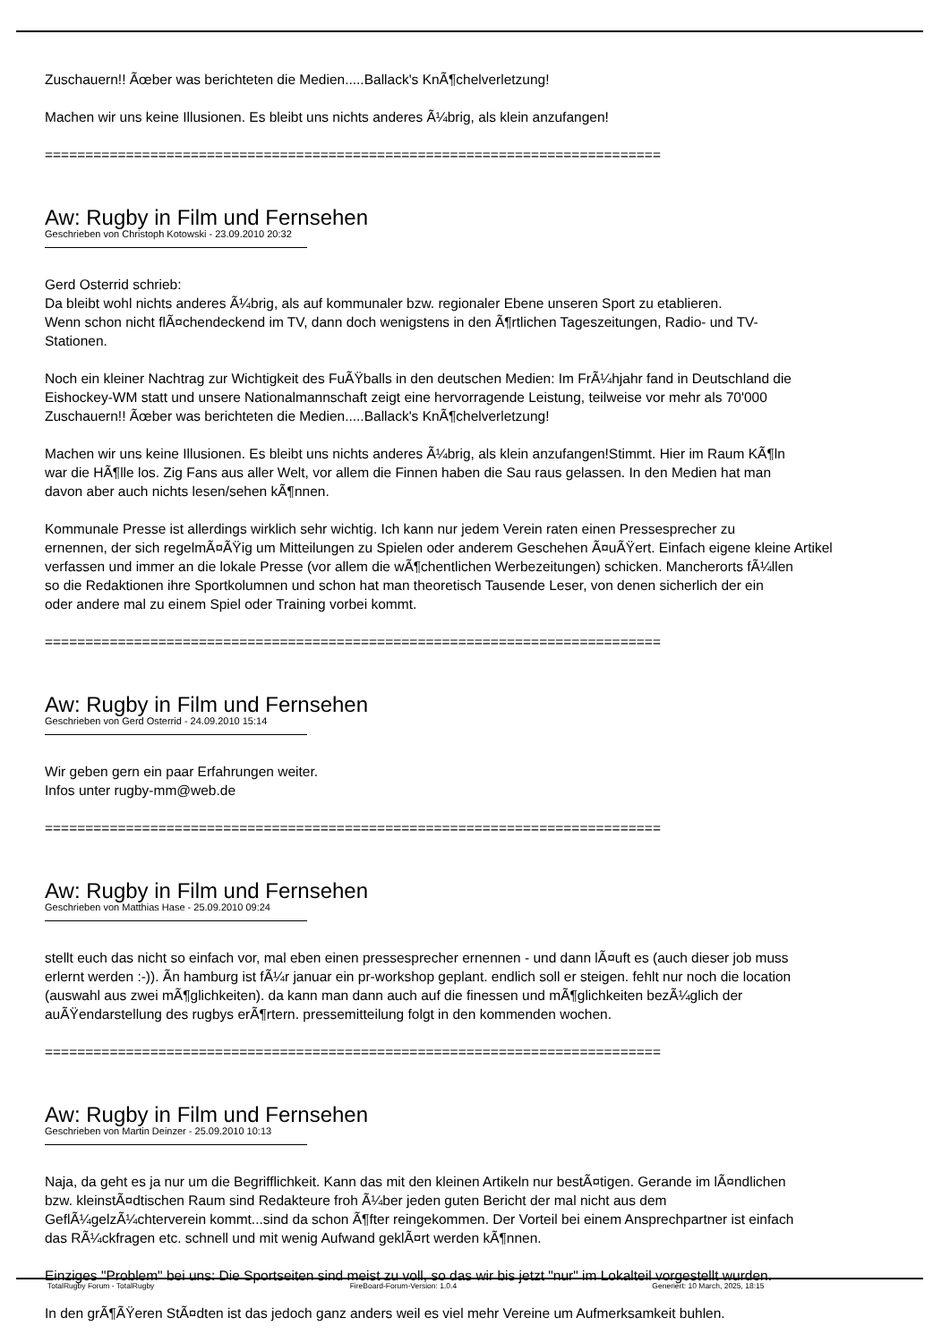Zuschauern!! Ãœber was berichteten die Medien.....Ballack's KnÃ¶chelverletzung!
Machen wir uns keine Illusionen. Es bleibt uns nichts anderes Ã¼brig, als klein anzufangen!
============================================================================
Aw: Rugby in Film und Fernsehen
Geschrieben von Christoph Kotowski - 23.09.2010 20:32
Gerd Osterrid schrieb:
Da bleibt wohl nichts anderes Ã¼brig, als auf kommunaler bzw. regionaler Ebene unseren Sport zu etablieren.
Wenn schon nicht flÃ¤chendeckend im TV, dann doch wenigstens in den Ã¶rtlichen Tageszeitungen, Radio- und TV-
Stationen.
Noch ein kleiner Nachtrag zur Wichtigkeit des FuÃŸballs in den deutschen Medien: Im FrÃ¼hjahr fand in Deutschland die
Eishockey-WM statt und unsere Nationalmannschaft zeigt eine hervorragende Leistung, teilweise vor mehr als 70'000
Zuschauern!! Ãœber was berichteten die Medien.....Ballack's KnÃ¶chelverletzung!
Machen wir uns keine Illusionen. Es bleibt uns nichts anderes Ã¼brig, als klein anzufangen!Stimmt. Hier im Raum KÃ¶ln
war die HÃ¶lle los. Zig Fans aus aller Welt, vor allem die Finnen haben die Sau raus gelassen. In den Medien hat man
davon aber auch nichts lesen/sehen kÃ¶nnen.
Kommunale Presse ist allerdings wirklich sehr wichtig. Ich kann nur jedem Verein raten einen Pressesprecher zu
ernennen, der sich regelmÃ¤ÃŸig um Mitteilungen zu Spielen oder anderem Geschehen Ã¤uÃŸert. Einfach eigene kleine Artikel
verfassen und immer an die lokale Presse (vor allem die wÃ¶chentlichen Werbezeitungen) schicken. Mancherorts fÃ¼llen
so die Redaktionen ihre Sportkolumnen und schon hat man theoretisch Tausende Leser, von denen sicherlich der ein
oder andere mal zu einem Spiel oder Training vorbei kommt.
============================================================================
Aw: Rugby in Film und Fernsehen
Geschrieben von Gerd Osterrid - 24.09.2010 15:14
Wir geben gern ein paar Erfahrungen weiter.
Infos unter rugby-mm@web.de
============================================================================
Aw: Rugby in Film und Fernsehen
Geschrieben von Matthias Hase - 25.09.2010 09:24
stellt euch das nicht so einfach vor, mal eben einen pressesprecher ernennen - und dann lÃ¤uft es (auch dieser job muss
erlernt werden :-)). Ã­n hamburg ist fÃ¼r januar ein pr-workshop geplant. endlich soll er steigen. fehlt nur noch die location
(auswahl aus zwei mÃ¶glichkeiten). da kann man dann auch auf die finessen und mÃ¶glichkeiten bezÃ¼glich der
auÃŸendarstellung des rugbys erÃ¶rtern. pressemitteilung folgt in den kommenden wochen.
============================================================================
Aw: Rugby in Film und Fernsehen
Geschrieben von Martin Deinzer - 25.09.2010 10:13
Naja, da geht es ja nur um die Begrifflichkeit. Kann das mit den kleinen Artikeln nur bestÃ¤tigen. Gerande im lÃ¤ndlichen
bzw. kleinstÃ¤dtischen Raum sind Redakteure froh Ã¼ber jeden guten Bericht der mal nicht aus dem
GeflÃ¼gelzÃ¼chterverein kommt...sind da schon Ã¶fter reingekommen. Der Vorteil bei einem Ansprechpartner ist einfach
das RÃ¼ckfragen etc. schnell und mit wenig Aufwand geklÃ¤rt werden kÃ¶nnen.
Einziges "Problem" bei uns: Die Sportseiten sind meist zu voll, so das wir bis jetzt "nur" im Lokalteil vorgestellt wurden.
In den grÃ¶ÃŸeren StÃ¤dten ist das jedoch ganz anders weil es viel mehr Vereine um Aufmerksamkeit buhlen.
TotalRugby Forum - TotalRugby FireBoard-Forum-Version: 1.0.4 Generiert: 10 March, 2025, 18:15